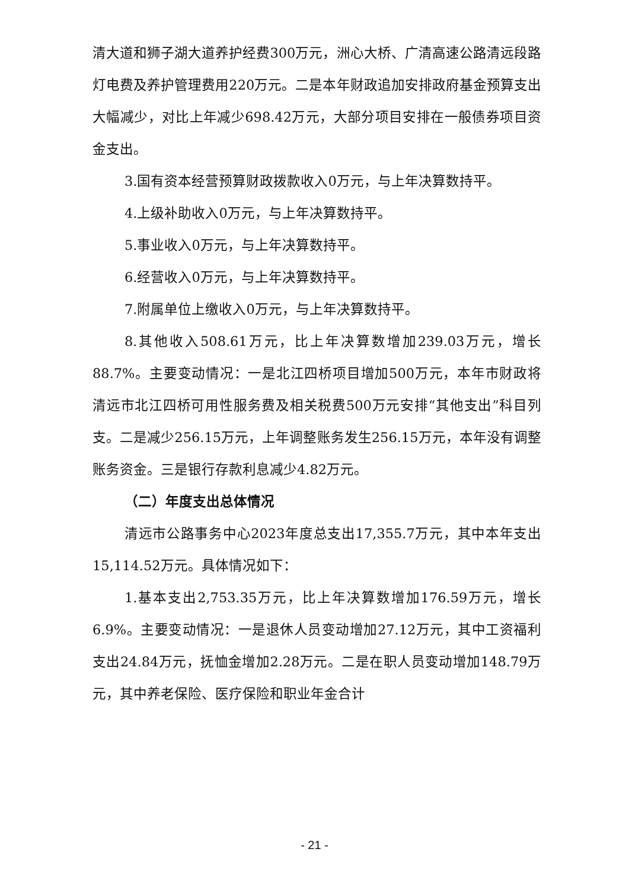清大道和狮子湖大道养护经费300万元，洲心大桥、广清高速公路清远段路灯电费及养护管理费用220万元。二是本年财政追加安排政府基金预算支出大幅减少，对比上年减少698.42万元，大部分项目安排在一般债券项目资金支出。
3.国有资本经营预算财政拨款收入0万元，与上年决算数持平。
4.上级补助收入0万元，与上年决算数持平。
5.事业收入0万元，与上年决算数持平。
6.经营收入0万元，与上年决算数持平。
7.附属单位上缴收入0万元，与上年决算数持平。
8.其他收入508.61万元，比上年决算数增加239.03万元，增长88.7%。主要变动情况：一是北江四桥项目增加500万元，本年市财政将清远市北江四桥可用性服务费及相关税费500万元安排“其他支出”科目列支。二是减少256.15万元，上年调整账务发生256.15万元，本年没有调整账务资金。三是银行存款利息减少4.82万元。
（二）年度支出总体情况
清远市公路事务中心2023年度总支出17,355.7万元，其中本年支出15,114.52万元。具体情况如下：
1.基本支出2,753.35万元，比上年决算数增加176.59万元，增长6.9%。主要变动情况：一是退休人员变动增加27.12万元，其中工资福利支出24.84万元，抚恤金增加2.28万元。二是在职人员变动增加148.79万元，其中养老保险、医疗保险和职业年金合计
- 21 -